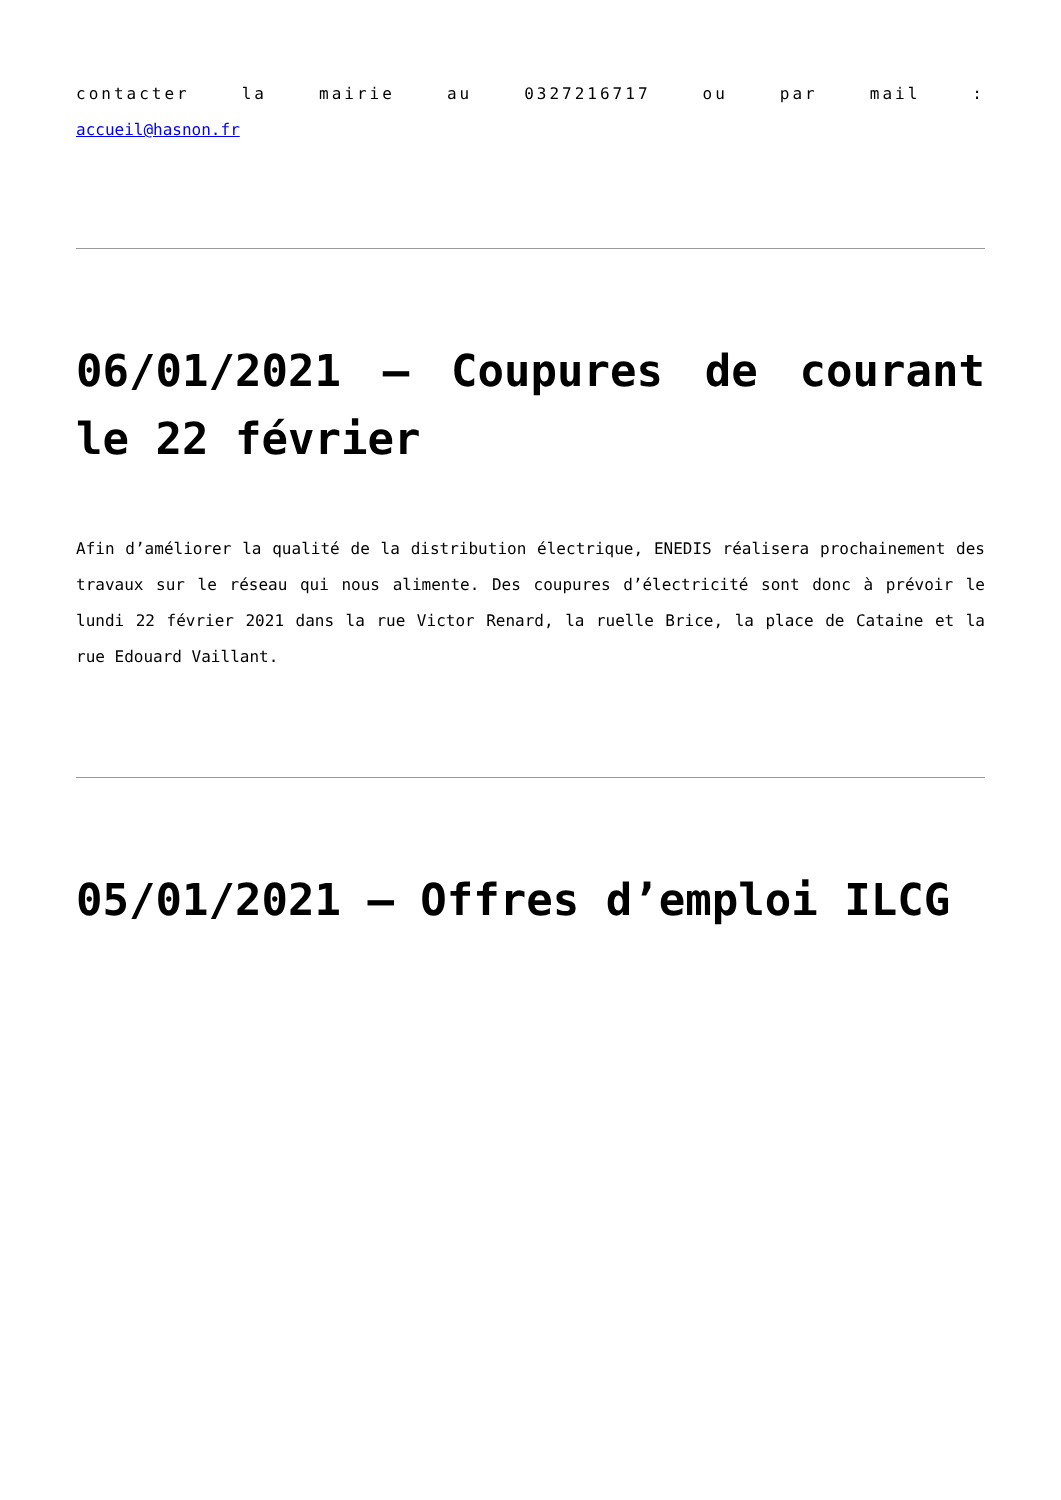contacter la mairie au 0327216717 ou par mail :
accueil@hasnon.fr
06/01/2021 – Coupures de courant le 22 février
Afin d’améliorer la qualité de la distribution électrique, ENEDIS réalisera prochainement des travaux sur le réseau qui nous alimente. Des coupures d’électricité sont donc à prévoir le lundi 22 février 2021 dans la rue Victor Renard, la ruelle Brice, la place de Cataine et la rue Edouard Vaillant.
05/01/2021 – Offres d’emploi ILCG